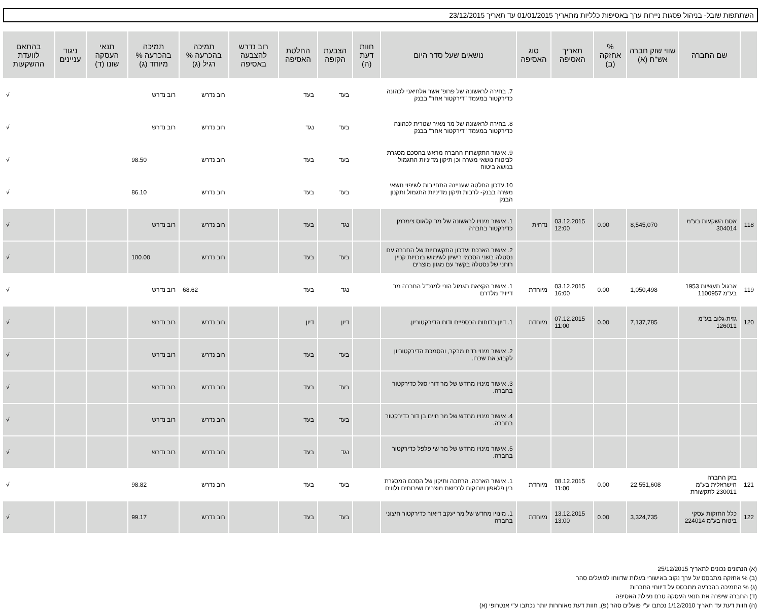השתתפות שובל- בניהול פסגות ניירות ערך באסיפות כלליות מתאריך 01/01/2015 עד תאריך 23/12/2015
| | שם החברה | שווי שוק חברה אש"ח (א) | % אחזקה (ב) | תאריך האסיפה | סוג האסיפה | נושאים שעל סדר היום | חוות דעת (ה) | הצבעת הקופה | החלטת האסיפה | רוב נדרש להצבעה באסיפה | תמיכה בהכרעה % רגיל (ג) | תמיכה בהכרעה % מיוחד (ג) | תנאי העסקה שונו (ד) | ניגוד עניינים | בהתאם לוועדת ההשקעות |
| --- | --- | --- | --- | --- | --- | --- | --- | --- | --- | --- | --- | --- | --- | --- | --- |
| | | | | | | 7. בחירה לראשונה של פרופ' אשר אלחיאני לכהונה כדירקטור במעמד "דירקטור אחר" בבנק | | בעד | בעד | | רוב נדרש | רוב נדרש | | | √ |
| | | | | | | 8. בחירה לראשונה של מר מאיר שטרית לכהונה כדירקטור במעמד "דירקטור אחר" בבנק | | בעד | נגד | | רוב נדרש | רוב נדרש | | | √ |
| | | | | | | 9. אישור התקשרות החברה מראש בהסכם מסגרת לביטוח נושאי משרה וכן תיקון מדיניות התגמול בנושא ביטוח | | בעד | בעד | | רוב נדרש | 98.50 | | | √ |
| | | | | | | 10.עדכון החלטה שעניינה התחייבות לשיפוי נושאי משרה בבנק- לרבות תיקון מדיניות התגמול ותקנון הבנק | | בעד | בעד | | רוב נדרש | 86.10 | | | √ |
| 118 | אסם השקעות בע"מ 304014 | 8,545,070 | 0.00 | 03.12.2015 12:00 | נדחית | 1. אישור מינויו לראשונה של מר קלאוס צימרמן כדירקטור בחברה | | נגד | בעד | | רוב נדרש | רוב נדרש | | | √ |
| | | | | | | 2. אישור הארכת ועדכון התקשרויות של החברה עם נסטלה בשני הסכמי רישיון לשימוש בזכויות קניין רוחני של נסטלה בקשר עם מגוון מוצרים | | בעד | בעד | | רוב נדרש | 100.00 | | | √ |
| 119 | אבגול תעשיות 1953 בע"מ 1100957 | 1,050,498 | 0.00 | 03.12.2015 16:00 | מיוחדת | 1. אישור הקצאת תגמול הוני למנכ"ל החברה מר דייויד מלדרם | | נגד | בעד | | 68.62 | רוב נדרש | | | √ |
| 120 | גזית-גלוב בע"מ 126011 | 7,137,785 | 0.00 | 07.12.2015 11:00 | מיוחדת | 1. דיון בדוחות הכספיים ודוח הדירקטוריון. | | דיון | דיון | | רוב נדרש | רוב נדרש | | | √ |
| | | | | | | 2. אישור מינוי רו"ח מבקר, והסמכת הדירקטוריון לקבוע את שכרו. | | בעד | בעד | | רוב נדרש | רוב נדרש | | | √ |
| | | | | | | 3. אישור מינויו מחדש של מר דורי סגל כדירקטור בחברה. | | בעד | בעד | | רוב נדרש | רוב נדרש | | | √ |
| | | | | | | 4. אישור מינויו מחדש של מר חיים בן דור כדירקטור בחברה. | | בעד | בעד | | רוב נדרש | רוב נדרש | | | √ |
| | | | | | | 5. אישור מינויו מחדש של מר שי פלפל כדירקטור בחברה. | | נגד | בעד | | רוב נדרש | רוב נדרש | | | √ |
| 121 | בזק החברה הישראלית בע"מ 230011 לתקשורת | 22,551,608 | 0.00 | 08.12.2015 11:00 | מיוחדת | 1. אישור הארכה, הרחבה ותיקון של הסכם המסגרת בין פלאפון ויורוקום לרכישת מוצרים ושירותים נלווים | | בעד | בעד | | רוב נדרש | 98.82 | | | √ |
| 122 | כלל החזקות עסקי ביטוח בע"מ 224014 | 3,324,735 | 0.00 | 13.12.2015 13:00 | מיוחדת | 1. מינויו מחדש של מר יעקב דיאור כדירקטור חיצוני בחברה | | בעד | בעד | | רוב נדרש | 99.17 | | | √ |
(א) הנתונים נכונים לתאריך 25/12/2015
(ב) % אחזקה מתבסס על ערך נקוב באישורי בעלות שדווחו לפועלים סהר
(ג) % התמיכה בהכרעה מתבסס על דיווחי החברות
(ד) החברה שיפרה את תנאי העסקה טרם נעילת האסיפה
(ה) חוות דעת עד תאריך 1/12/2010 נכתבו ע"י פועלים סהר (פ), חוות דעת מאוחרות יותר נכתבו ע"י אנטרופי (א)